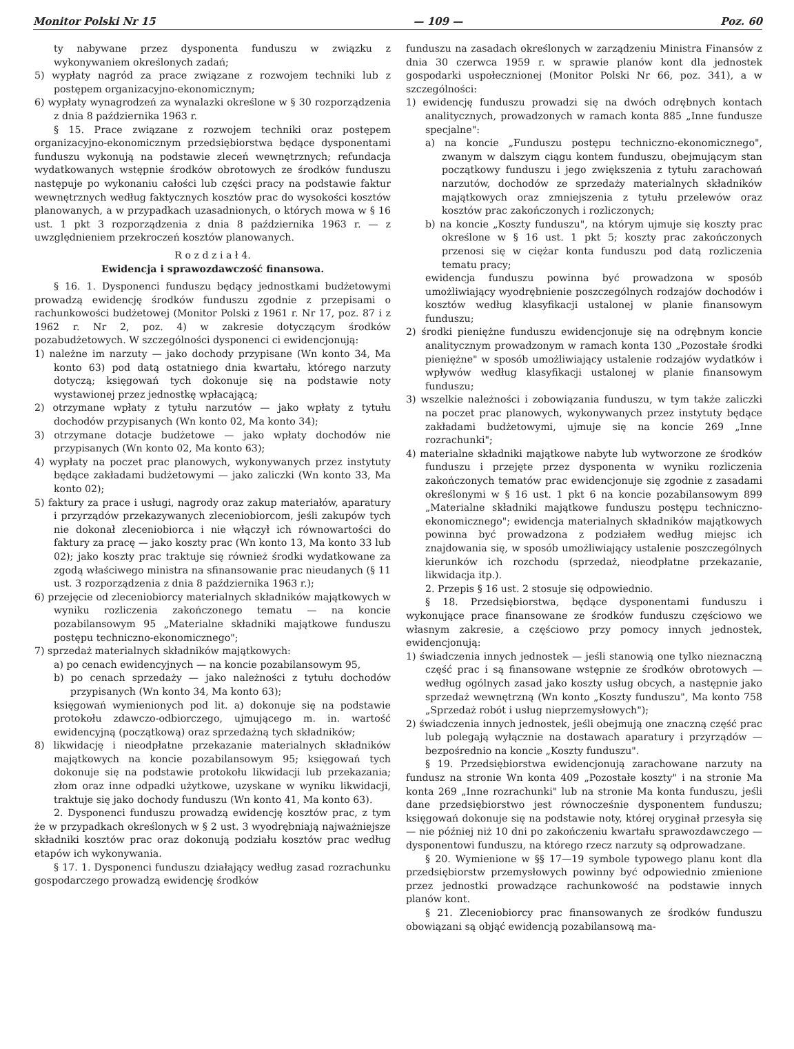Monitor Polski Nr 15 — 109 — Poz. 60
ty nabywane przez dysponenta funduszu w związku z wykonywaniem określonych zadań;
5) wypłaty nagród za prace związane z rozwojem techniki lub z postępem organizacyjno-ekonomicznym;
6) wypłaty wynagrodzeń za wynalazki określone w § 30 rozporządzenia z dnia 8 października 1963 r.
§ 15. Prace związane z rozwojem techniki oraz postępem organizacyjno-ekonomicznym przedsiębiorstwa będące dysponentami funduszu wykonują na podstawie zleceń wewnętrznych; refundacja wydatkowanych wstępnie środków obrotowych ze środków funduszu następuje po wykonaniu całości lub części pracy na podstawie faktur wewnętrznych według faktycznych kosztów prac do wysokości kosztów planowanych, a w przypadkach uzasadnionych, o których mowa w § 16 ust. 1 pkt 3 rozporządzenia z dnia 8 października 1963 r. — z uwzględnieniem przekroczeń kosztów planowanych.
R o z d z i a ł 4.
Ewidencja i sprawozdawczość finansowa.
§ 16. 1. Dysponenci funduszu będący jednostkami budżetowymi prowadzą ewidencję środków funduszu zgodnie z przepisami o rachunkowości budżetowej (Monitor Polski z 1961 r. Nr 17, poz. 87 i z 1962 r. Nr 2, poz. 4) w zakresie dotyczącym środków pozabudżetowych. W szczególności dysponenci ci ewidencjonują:
1) należne im narzuty — jako dochody przypisane (Wn konto 34, Ma konto 63) pod datą ostatniego dnia kwartału, którego narzuty dotyczą; księgowań tych dokonuje się na podstawie noty wystawionej przez jednostkę wpłacającą;
2) otrzymane wpłaty z tytułu narzutów — jako wpłaty z tytułu dochodów przypisanych (Wn konto 02, Ma konto 34);
3) otrzymane dotacje budżetowe — jako wpłaty dochodów nie przypisanych (Wn konto 02, Ma konto 63);
4) wypłaty na poczet prac planowych, wykonywanych przez instytuty będące zakładami budżetowymi — jako zaliczki (Wn konto 33, Ma konto 02);
5) faktury za prace i usługi, nagrody oraz zakup materiałów, aparatury i przyrządów przekazywanych zleceniobiorcom, jeśli zakupów tych nie dokonał zleceniobiorca i nie włączył ich równowartości do faktury za pracę — jako koszty prac (Wn konto 13, Ma konto 33 lub 02); jako koszty prac traktuje się również środki wydatkowane za zgodą właściwego ministra na sfinansowanie prac nieudanych (§ 11 ust. 3 rozporządzenia z dnia 8 października 1963 r.);
6) przejęcie od zleceniobiorcy materialnych składników majątkowych w wyniku rozliczenia zakończonego tematu — na koncie pozabilansowym 95 „Materialne składniki majątkowe funduszu postępu techniczno-ekonomicznego";
7) sprzedaż materialnych składników majątkowych:
a) po cenach ewidencyjnych — na koncie pozabilansowym 95,
b) po cenach sprzedaży — jako należności z tytułu dochodów przypisanych (Wn konto 34, Ma konto 63);
księgowań wymienionych pod lit. a) dokonuje się na podstawie protokołu zdawczo-odbiorczego, ujmującego m. in. wartość ewidencyjną (początkową) oraz sprzedażną tych składników;
8) likwidację i nieodpłatne przekazanie materialnych składników majątkowych na koncie pozabilansowym 95; księgowań tych dokonuje się na podstawie protokołu likwidacji lub przekazania; złom oraz inne odpadki użytkowe, uzyskane w wyniku likwidacji, traktuje się jako dochody funduszu (Wn konto 41, Ma konto 63).
2. Dysponenci funduszu prowadzą ewidencję kosztów prac, z tym że w przypadkach określonych w § 2 ust. 3 wyodrębniają najważniejsze składniki kosztów prac oraz dokonują podziału kosztów prac według etapów ich wykonywania.
§ 17. 1. Dysponenci funduszu działający według zasad rozrachunku gospodarczego prowadzą ewidencję środków
funduszu na zasadach określonych w zarządzeniu Ministra Finansów z dnia 30 czerwca 1959 r. w sprawie planów kont dla jednostek gospodarki uspołecznionej (Monitor Polski Nr 66, poz. 341), a w szczególności:
1) ewidencję funduszu prowadzi się na dwóch odrębnych kontach analitycznych, prowadzonych w ramach konta 885 „Inne fundusze specjalne":
a) na koncie „Funduszu postępu techniczno-ekonomicznego", zwanym w dalszym ciągu kontem funduszu, obejmującym stan początkowy funduszu i jego zwiększenia z tytułu zarachowań narzutów, dochodów ze sprzedaży materialnych składników majątkowych oraz zmniejszenia z tytułu przelewów oraz kosztów prac zakończonych i rozliczonych;
b) na koncie „Koszty funduszu", na którym ujmuje się koszty prac określone w § 16 ust. 1 pkt 5; koszty prac zakończonych przenosi się w ciężar konta funduszu pod datą rozliczenia tematu pracy;
ewidencja funduszu powinna być prowadzona w sposób umożliwiający wyodrębnienie poszczególnych rodzajów dochodów i kosztów według klasyfikacji ustalonej w planie finansowym funduszu;
2) środki pieniężne funduszu ewidencjonuje się na odrębnym koncie analitycznym prowadzonym w ramach konta 130 „Pozostałe środki pieniężne" w sposób umożliwiający ustalenie rodzajów wydatków i wpływów według klasyfikacji ustalonej w planie finansowym funduszu;
3) wszelkie należności i zobowiązania funduszu, w tym także zaliczki na poczet prac planowych, wykonywanych przez instytuty będące zakładami budżetowymi, ujmuje się na koncie 269 „Inne rozrachunki";
4) materialne składniki majątkowe nabyte lub wytworzone ze środków funduszu i przejęte przez dysponenta w wyniku rozliczenia zakończonych tematów prac ewidencjonuje się zgodnie z zasadami określonymi w § 16 ust. 1 pkt 6 na koncie pozabilansowym 899 „Materialne składniki majątkowe funduszu postępu techniczno-ekonomicznego"; ewidencja materialnych składników majątkowych powinna być prowadzona z podziałem według miejsc ich znajdowania się, w sposób umożliwiający ustalenie poszczególnych kierunków ich rozchodu (sprzedaż, nieodpłatne przekazanie, likwidacja itp.).
2. Przepis § 16 ust. 2 stosuje się odpowiednio.
§ 18. Przedsiębiorstwa, będące dysponentami funduszu i wykonujące prace finansowane ze środków funduszu częściowo we własnym zakresie, a częściowo przy pomocy innych jednostek, ewidencjonują:
1) świadczenia innych jednostek — jeśli stanowią one tylko nieznaczną część prac i są finansowane wstępnie ze środków obrotowych — według ogólnych zasad jako koszty usług obcych, a następnie jako sprzedaż wewnętrzną (Wn konto „Koszty funduszu", Ma konto 758 „Sprzedaż robót i usług nieprzemysłowych");
2) świadczenia innych jednostek, jeśli obejmują one znaczną część prac lub polegają wyłącznie na dostawach aparatury i przyrządów — bezpośrednio na koncie „Koszty funduszu".
§ 19. Przedsiębiorstwa ewidencjonują zarachowane narzuty na fundusz na stronie Wn konta 409 „Pozostałe koszty" i na stronie Ma konta 269 „Inne rozrachunki" lub na stronie Ma konta funduszu, jeśli dane przedsiębiorstwo jest równocześnie dysponentem funduszu; księgowań dokonuje się na podstawie noty, której oryginał przesyła się — nie później niż 10 dni po zakończeniu kwartału sprawozdawczego — dysponentowi funduszu, na którego rzecz narzuty są odprowadzane.
§ 20. Wymienione w §§ 17—19 symbole typowego planu kont dla przedsiębiorstw przemysłowych powinny być odpowiednio zmienione przez jednostki prowadzące rachunkowość na podstawie innych planów kont.
§ 21. Zleceniobiorcy prac finansowanych ze środków funduszu obowiązani są objąć ewidencją pozabilansową ma-